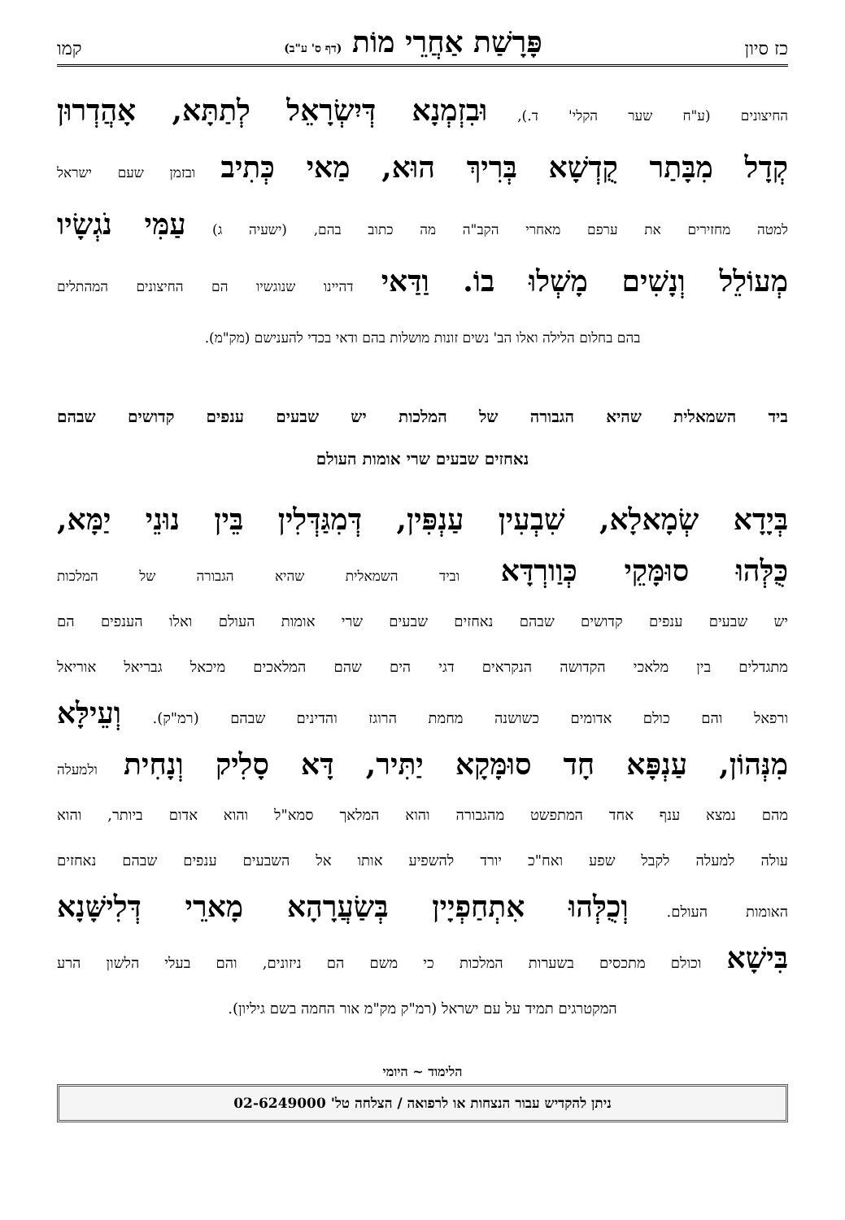כז סיון פָּרָשַׁת אַחֲרֵי מוֹת (דף ס' ע"ב) קמו
החיצונים (ע"ח שער הקלי' ד.), וּבִזְמְנָא דְּיִשְׂרָאֵל לְתַתָּא, אָהֲדְרוּן
קְדָל מִבָּתַר קֻדְשָׁא בְּרִיךְ הוּא, מַאי כְּתִיב ובזמן שעם ישראל
למטה מחזירים את ערפם מאחרי הקב"ה מה כתוב בהם, (ישעיה ג) עַמִּי נֹגְשָׂיו
מְעוֹלֵל וְנָשִׁים מָשְׁלוּ בוֹ. וַדַּאי דהיינו שנוגשיו הם החיצונים המהתלים
בהם בחלום הלילה ואלו הב' נשים זונות מושלות בהם ודאי בכדי להענישם (מק"מ).
ביד השמאלית שהיא הגבורה של המלכות יש שבעים ענפים קדושים שבהם
נאחזים שבעים שרי אומות העולם
בְּיָדָא שְׂמָאלָא, שִׁבְעִין עַנְפִּין, דְּמִגַּדְּלִין בֵּין נוּנֵי יַמָּא,
כֻּלְּהוּ סוּמָּקֵי כְּוַורְדָּא וביד השמאלית שהיא הגבורה של המלכות
יש שבעים ענפים קדושים שבהם נאחזים שבעים שרי אומות העולם ואלו הענפים הם
מתגדלים בין מלאכי הקדושה הנקראים דגי הים שהם המלאכים מיכאל גבריאל אוריאל
ורפאל והם כולם אדומים כשושנה מחמת הרוגז והדינים שבהם (רמ"ק). וְעֵילָּא
מִנְּהוֹן, עַנְפָּא חָד סוּמָּקָא יַתִּיר, דָּא סָלִיק וְנָחִית ולמעלה
מהם נמצא ענף אחד המתפשט מהגבורה והוא המלאך סמא"ל והוא אדום ביותר, והוא
עולה למעלה לקבל שפע ואח"כ יורד להשפיע אותו אל השבעים ענפים שבהם נאחזים
האומות העולם. וְכֻלְּהוּ אִתְחַפְיָין בְּשַׂעֲרָהָא מָארֵי דְּלִישָּׁנָא
בִּישָׁא וכולם מתכסים בשערות המלכות כי משם הם ניזונים, והם בעלי הלשון הרע
המקטרגים תמיד על עם ישראל (רמ"ק מק"מ אור החמה בשם גיליון).
הלימוד ~ היומי
ניתן להקדיש עבור הנצחות או לרפואה / הצלחה טל' 02-6249000